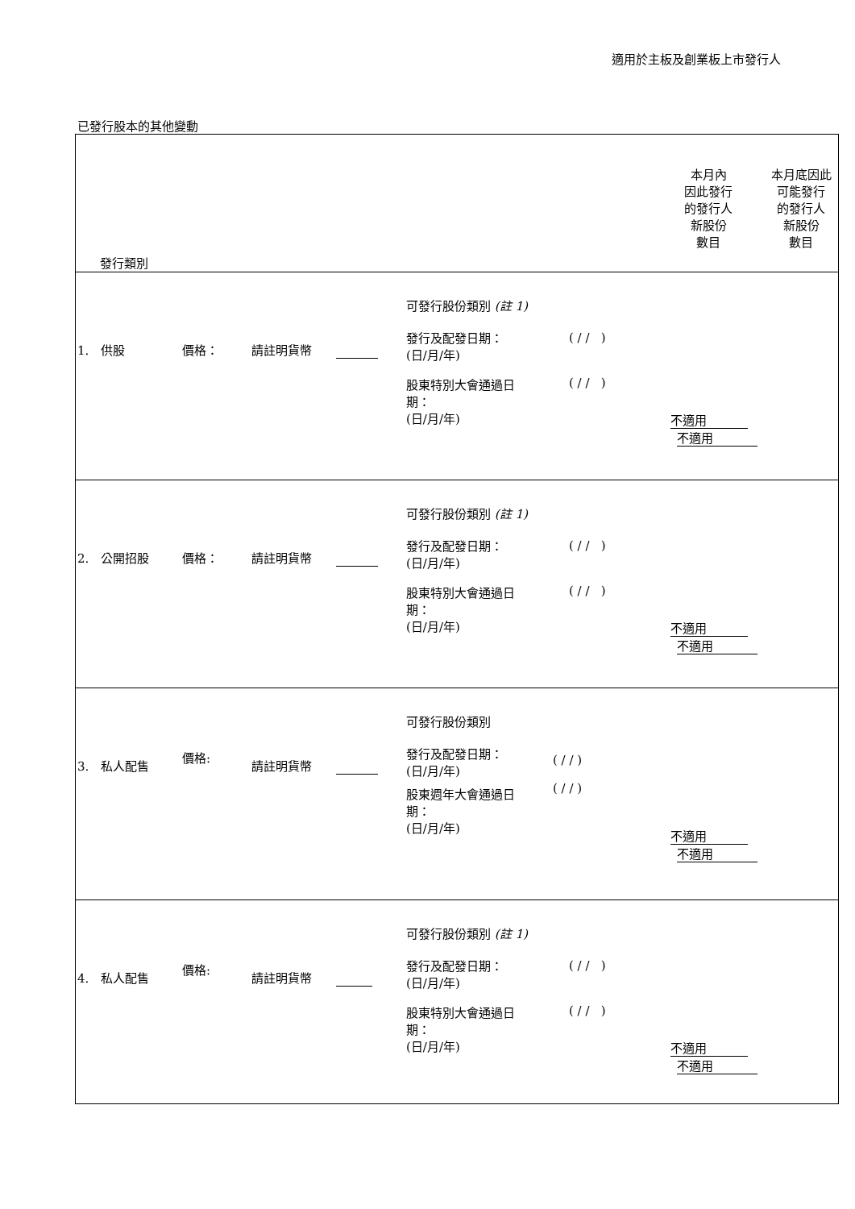適用於主板及創業板上市發行人
已發行股本的其他變動
| 發行類別 本月內 因此發行 的發行人 新股份 數目 本月底因此 可能發行 的發行人 新股份 數目 |
| 1. 供股 價格： 請註明貨幣 可發行股份類別 (註 1) 發行及配發日期： (日/月/年) ( / / ) 股東特別大會通過日 期： (日/月/年) ( / / ) 不適用 不適用 |
| 2. 公開招股 價格： 請註明貨幣 可發行股份類別 (註 1) 發行及配發日期： (日/月/年) ( / / ) 股東特別大會通過日 期： (日/月/年) ( / / ) 不適用 不適用 |
| 3. 私人配售 價格: 請註明貨幣 可發行股份類別 發行及配發日期： (日/月/年) ( / / ) ( / / ) 股東週年大會通過日 期： (日/月/年) 不適用 不適用 |
| 4. 私人配售 價格: 請註明貨幣 可發行股份類別 (註 1) 發行及配發日期： (日/月/年) ( / / ) 股東特別大會通過日 期： (日/月/年) ( / / ) 不適用 不適用 |